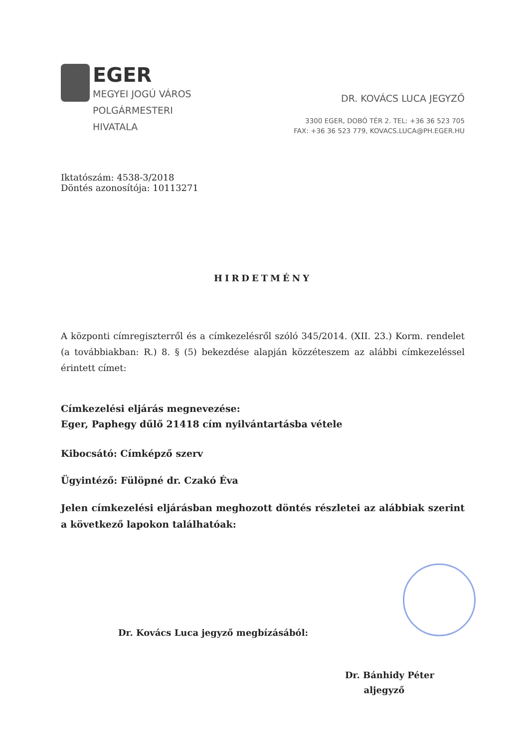EGER
MEGYEI JOGÚ VÁROS
POLGÁRMESTERI
HIVATALA
DR. KOVÁCS LUCA JEGYZŐ
3300 EGER, DOBÓ TÉR 2. TEL: +36 36 523 705
FAX: +36 36 523 779, KOVACS.LUCA@PH.EGER.HU
Iktatószám: 4538-3/2018
Döntés azonosítója: 10113271
HIRDETMÉNY
A központi címregiszterről és a címkezelésről szóló 345/2014. (XII. 23.) Korm. rendelet (a továbbiakban: R.) 8. § (5) bekezdése alapján közzéteszem az alábbi címkezeléssel érintett címet:
Címkezelési eljárás megnevezése:
Eger, Paphegy dűlő 21418 cím nyilvántartásba vétele
Kibocsátó: Címképző szerv
Ügyintéző: Fülöpné dr. Czakó Éva
Jelen címkezelési eljárásban meghozott döntés részletei az alábbiak szerint a következő lapokon találhatóak:
Dr. Kovács Luca jegyző megbízásából:
Dr. Bánhidy Péter
aljegyző